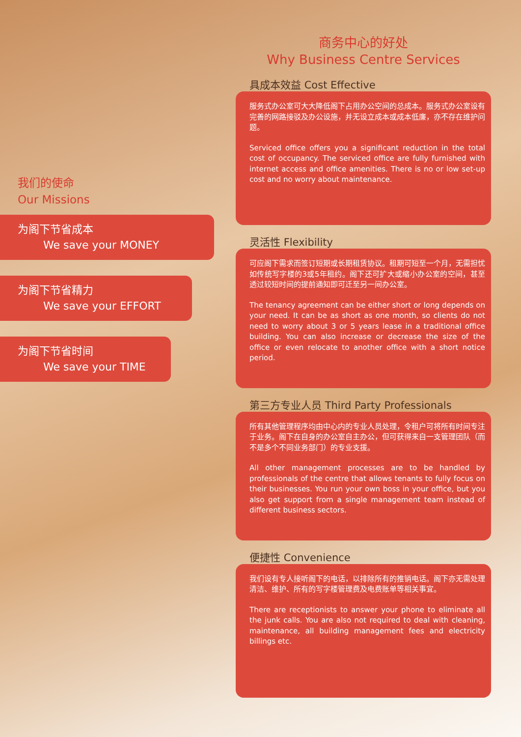我们的使命
Our Missions
为阁下节省成本
We save your MONEY
为阁下节省精力
We save your EFFORT
为阁下节省时间
We save your TIME
商务中心的好处
Why Business Centre Services
具成本效益 Cost Effective
服务式办公室可大大降低阁下占用办公空间的总成本。服务式办公室设有完善的网路接驳及办公设施，并无设立成本或成本低廉，亦不存在维护问题。
Serviced office offers you a significant reduction in the total cost of occupancy. The serviced office are fully furnished with internet access and office amenities. There is no or low set-up cost and no worry about maintenance.
灵活性 Flexibility
可应阁下需求而签订短期或长期租赁协议。租期可短至一个月，无需担忧如传统写字楼的3或5年租约。阁下还可扩大或缩小办公室的空间，甚至透过较短时间的提前通知即可迁至另一间办公室。
The tenancy agreement can be either short or long depends on your need. It can be as short as one month, so clients do not need to worry about 3 or 5 years lease in a traditional office building. You can also increase or decrease the size of the office or even relocate to another office with a short notice period.
第三方专业人员 Third Party Professionals
所有其他管理程序均由中心内的专业人员处理，令租户可将所有时间专注于业务。阁下在自身的办公室自主办公，但可获得来自一支管理团队（而不是多个不同业务部门）的专业支援。
All other management processes are to be handled by professionals of the centre that allows tenants to fully focus on their businesses. You run your own boss in your office, but you also get support from a single management team instead of different business sectors.
便捷性 Convenience
我们设有专人接听阁下的电话，以排除所有的推销电话。阁下亦无需处理清洁、维护、所有的写字楼管理费及电费账单等相关事宜。
There are receptionists to answer your phone to eliminate all the junk calls. You are also not required to deal with cleaning, maintenance, all building management fees and electricity billings etc.